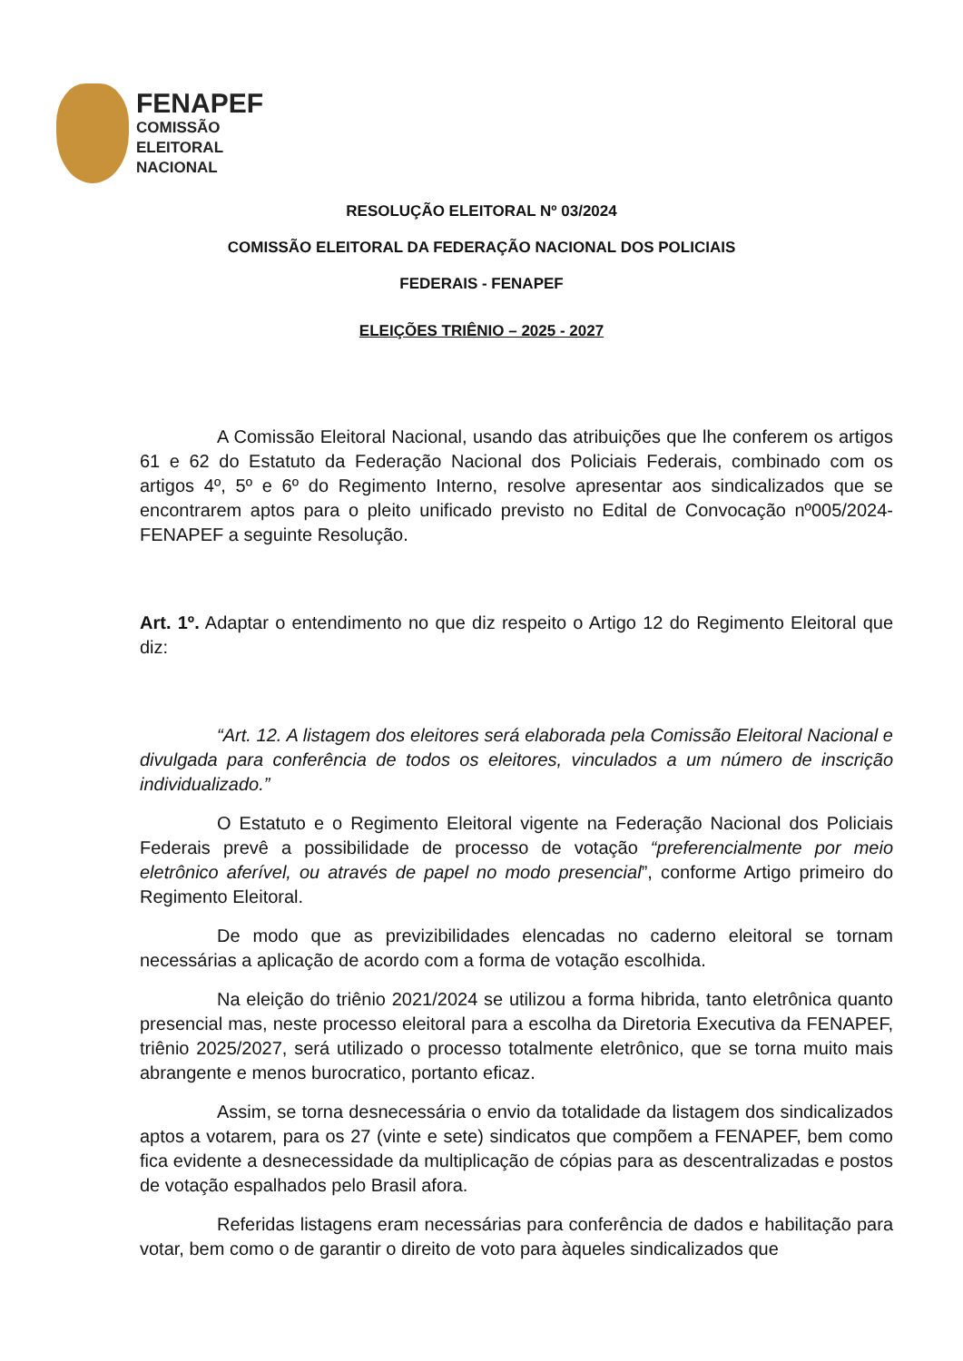FENAPEF
COMISSÃO
ELEITORAL
NACIONAL
RESOLUÇÃO ELEITORAL Nº 03/2024
COMISSÃO ELEITORAL DA FEDERAÇÃO NACIONAL DOS POLICIAIS
FEDERAIS - FENAPEF
ELEIÇÕES TRIÊNIO – 2025 - 2027
A Comissão Eleitoral Nacional, usando das atribuições que lhe conferem os artigos 61 e 62 do Estatuto da Federação Nacional dos Policiais Federais, combinado com os artigos 4º, 5º e 6º do Regimento Interno, resolve apresentar aos sindicalizados que se encontrarem aptos para o pleito unificado previsto no Edital de Convocação nº005/2024-FENAPEF a seguinte Resolução.
Art. 1º. Adaptar o entendimento no que diz respeito o Artigo 12 do Regimento Eleitoral que diz:
“Art. 12. A listagem dos eleitores será elaborada pela Comissão Eleitoral Nacional e divulgada para conferência de todos os eleitores, vinculados a um número de inscrição individualizado.”
O Estatuto e o Regimento Eleitoral vigente na Federação Nacional dos Policiais Federais prevê a possibilidade de processo de votação “preferencialmente por meio eletrônico aferível, ou através de papel no modo presencial”, conforme Artigo primeiro do Regimento Eleitoral.
De modo que as previzibilidades elencadas no caderno eleitoral se tornam necessárias a aplicação de acordo com a forma de votação escolhida.
Na eleição do triênio 2021/2024 se utilizou a forma hibrida, tanto eletrônica quanto presencial mas, neste processo eleitoral para a escolha da Diretoria Executiva da FENAPEF, triênio 2025/2027, será utilizado o processo totalmente eletrônico, que se torna muito mais abrangente e menos burocratico, portanto eficaz.
Assim, se torna desnecessária o envio da totalidade da listagem dos sindicalizados aptos a votarem, para os 27 (vinte e sete) sindicatos que compõem a FENAPEF, bem como fica evidente a desnecessidade da multiplicação de cópias para as descentralizadas e postos de votação espalhados pelo Brasil afora.
Referidas listagens eram necessárias para conferência de dados e habilitação para votar, bem como o de garantir o direito de voto para àqueles sindicalizados que